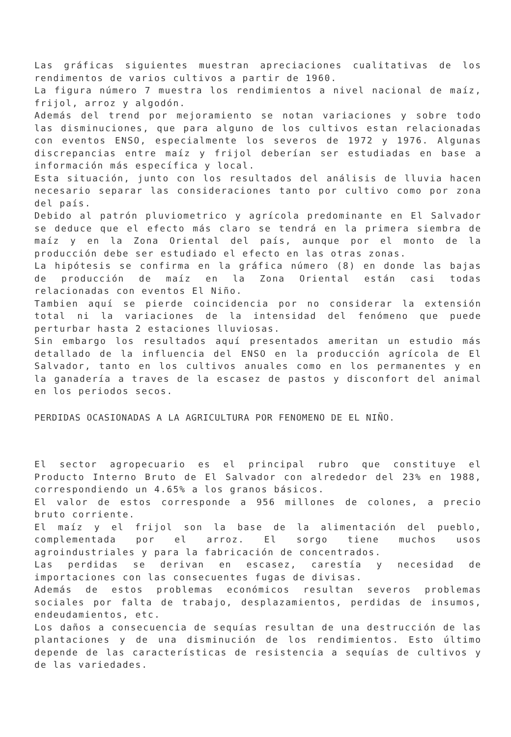Las gráficas siguientes muestran apreciaciones cualitativas de los rendimentos de varios cultivos a partir de 1960.
La figura número 7 muestra los rendimientos a nivel nacional de maíz, frijol, arroz y algodón.
Además del trend por mejoramiento se notan variaciones y sobre todo las disminuciones, que para alguno de los cultivos estan relacionadas con eventos ENSO, especialmente los severos de 1972 y 1976. Algunas discrepancias entre maíz y frijol deberían ser estudiadas en base a información más específica y local.
Esta situación, junto con los resultados del análisis de lluvia hacen necesario separar las consideraciones tanto por cultivo como por zona del país.
Debido al patrón pluviometrico y agrícola predominante en El Salvador se deduce que el efecto más claro se tendrá en la primera siembra de maíz y en la Zona Oriental del país, aunque por el monto de la producción debe ser estudiado el efecto en las otras zonas.
La hipótesis se confirma en la gráfica número (8) en donde las bajas de producción de maíz en la Zona Oriental están casi todas relacionadas con eventos El Niño.
Tambien aquí se pierde coincidencia por no considerar la extensión total ni la variaciones de la intensidad del fenómeno que puede perturbar hasta 2 estaciones lluviosas.
Sin embargo los resultados aquí presentados ameritan un estudio más detallado de la influencia del ENSO en la producción agrícola de El Salvador, tanto en los cultivos anuales como en los permanentes y en la ganadería a traves de la escasez de pastos y disconfort del animal en los periodos secos.
PERDIDAS OCASIONADAS A LA AGRICULTURA POR FENOMENO DE EL NIÑO.
El sector agropecuario es el principal rubro que constituye el Producto Interno Bruto de El Salvador con alrededor del 23% en 1988, correspondiendo un 4.65% a los granos básicos.
El valor de estos corresponde a 956 millones de colones, a precio bruto corriente.
El maíz y el frijol son la base de la alimentación del pueblo, complementada por el arroz. El sorgo tiene muchos usos agroindustriales y para la fabricación de concentrados.
Las perdidas se derivan en escasez, carestía y necesidad de importaciones con las consecuentes fugas de divisas.
Además de estos problemas económicos resultan severos problemas sociales por falta de trabajo, desplazamientos, perdidas de insumos, endeudamientos, etc.
Los daños a consecuencia de sequías resultan de una destrucción de las plantaciones y de una disminución de los rendimientos. Esto último depende de las características de resistencia a sequías de cultivos y de las variedades.